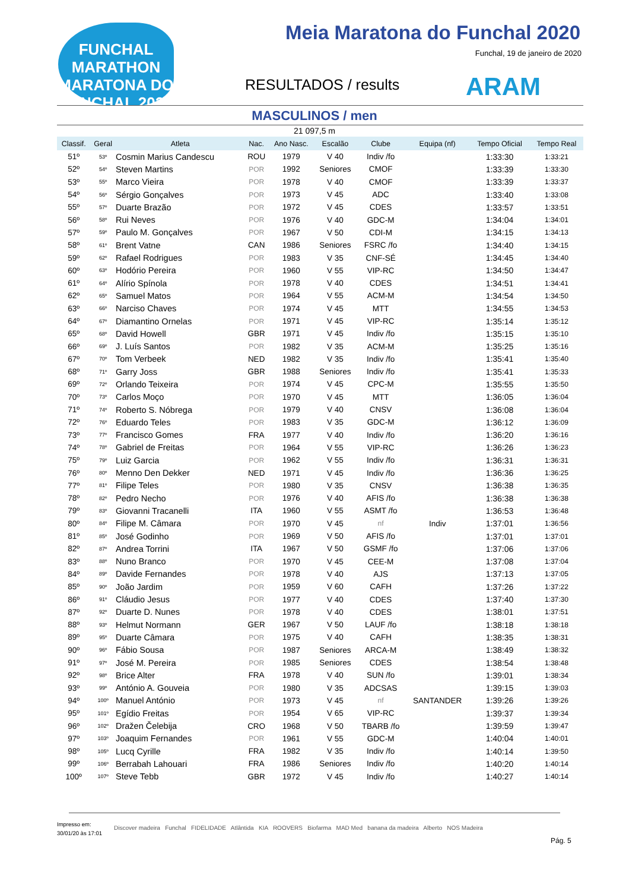FUNCHAL MARATHON
MARATONA DO
FUNCHAL 2020
Meia Maratona do Funchal 2020
Funchal, 19 de janeiro de 2020
RESULTADOS / results ARAM
MASCULINOS / men
21 097,5 m
| Classif. | Geral | Atleta | Nac. | Ano Nasc. | Escalão | Clube | Equipa (nf) | Tempo Oficial | Tempo Real |
| --- | --- | --- | --- | --- | --- | --- | --- | --- | --- |
| 51º | 53º | Cosmin Marius Candescu | ROU | 1979 | V 40 | Indiv /fo | | 1:33:30 | 1:33:21 |
| 52º | 54º | Steven Martins | POR | 1992 | Seniores | CMOF | | 1:33:39 | 1:33:30 |
| 53º | 55º | Marco Vieira | POR | 1978 | V 40 | CMOF | | 1:33:39 | 1:33:37 |
| 54º | 56º | Sérgio Gonçalves | POR | 1973 | V 45 | ADC | | 1:33:40 | 1:33:08 |
| 55º | 57º | Duarte Brazão | POR | 1972 | V 45 | CDES | | 1:33:57 | 1:33:51 |
| 56º | 58º | Rui Neves | POR | 1976 | V 40 | GDC-M | | 1:34:04 | 1:34:01 |
| 57º | 59º | Paulo M. Gonçalves | POR | 1967 | V 50 | CDI-M | | 1:34:15 | 1:34:13 |
| 58º | 61º | Brent Vatne | CAN | 1986 | Seniores | FSRC /fo | | 1:34:40 | 1:34:15 |
| 59º | 62º | Rafael Rodrigues | POR | 1983 | V 35 | CNF-SÉ | | 1:34:45 | 1:34:40 |
| 60º | 63º | Hodório Pereira | POR | 1960 | V 55 | VIP-RC | | 1:34:50 | 1:34:47 |
| 61º | 64º | Alírio Spínola | POR | 1978 | V 40 | CDES | | 1:34:51 | 1:34:41 |
| 62º | 65º | Samuel Matos | POR | 1964 | V 55 | ACM-M | | 1:34:54 | 1:34:50 |
| 63º | 66º | Narciso Chaves | POR | 1974 | V 45 | MTT | | 1:34:55 | 1:34:53 |
| 64º | 67º | Diamantino Ornelas | POR | 1971 | V 45 | VIP-RC | | 1:35:14 | 1:35:12 |
| 65º | 68º | David Howell | GBR | 1971 | V 45 | Indiv /fo | | 1:35:15 | 1:35:10 |
| 66º | 69º | J. Luís Santos | POR | 1982 | V 35 | ACM-M | | 1:35:25 | 1:35:16 |
| 67º | 70º | Tom Verbeek | NED | 1982 | V 35 | Indiv /fo | | 1:35:41 | 1:35:40 |
| 68º | 71º | Garry Joss | GBR | 1988 | Seniores | Indiv /fo | | 1:35:41 | 1:35:33 |
| 69º | 72º | Orlando Teixeira | POR | 1974 | V 45 | CPC-M | | 1:35:55 | 1:35:50 |
| 70º | 73º | Carlos Moço | POR | 1970 | V 45 | MTT | | 1:36:05 | 1:36:04 |
| 71º | 74º | Roberto S. Nóbrega | POR | 1979 | V 40 | CNSV | | 1:36:08 | 1:36:04 |
| 72º | 76º | Eduardo Teles | POR | 1983 | V 35 | GDC-M | | 1:36:12 | 1:36:09 |
| 73º | 77º | Francisco Gomes | FRA | 1977 | V 40 | Indiv /fo | | 1:36:20 | 1:36:16 |
| 74º | 78º | Gabriel de Freitas | POR | 1964 | V 55 | VIP-RC | | 1:36:26 | 1:36:23 |
| 75º | 79º | Luiz Garcia | POR | 1962 | V 55 | Indiv /fo | | 1:36:31 | 1:36:31 |
| 76º | 80º | Menno Den Dekker | NED | 1971 | V 45 | Indiv /fo | | 1:36:36 | 1:36:25 |
| 77º | 81º | Filipe Teles | POR | 1980 | V 35 | CNSV | | 1:36:38 | 1:36:35 |
| 78º | 82º | Pedro Necho | POR | 1976 | V 40 | AFIS /fo | | 1:36:38 | 1:36:38 |
| 79º | 83º | Giovanni Tracanelli | ITA | 1960 | V 55 | ASMT /fo | | 1:36:53 | 1:36:48 |
| 80º | 84º | Filipe M. Câmara | POR | 1970 | V 45 | nf | Indiv | 1:37:01 | 1:36:56 |
| 81º | 85º | José Godinho | POR | 1969 | V 50 | AFIS /fo | | 1:37:01 | 1:37:01 |
| 82º | 87º | Andrea Torrini | ITA | 1967 | V 50 | GSMF /fo | | 1:37:06 | 1:37:06 |
| 83º | 88º | Nuno Branco | POR | 1970 | V 45 | CEE-M | | 1:37:08 | 1:37:04 |
| 84º | 89º | Davide Fernandes | POR | 1978 | V 40 | AJS | | 1:37:13 | 1:37:05 |
| 85º | 90º | João Jardim | POR | 1959 | V 60 | CAFH | | 1:37:26 | 1:37:22 |
| 86º | 91º | Cláudio Jesus | POR | 1977 | V 40 | CDES | | 1:37:40 | 1:37:30 |
| 87º | 92º | Duarte D. Nunes | POR | 1978 | V 40 | CDES | | 1:38:01 | 1:37:51 |
| 88º | 93º | Helmut Normann | GER | 1967 | V 50 | LAUF /fo | | 1:38:18 | 1:38:18 |
| 89º | 95º | Duarte Câmara | POR | 1975 | V 40 | CAFH | | 1:38:35 | 1:38:31 |
| 90º | 96º | Fábio Sousa | POR | 1987 | Seniores | ARCA-M | | 1:38:49 | 1:38:32 |
| 91º | 97º | José M. Pereira | POR | 1985 | Seniores | CDES | | 1:38:54 | 1:38:48 |
| 92º | 98º | Brice Alter | FRA | 1978 | V 40 | SUN /fo | | 1:39:01 | 1:38:34 |
| 93º | 99º | António A. Gouveia | POR | 1980 | V 35 | ADCSAS | | 1:39:15 | 1:39:03 |
| 94º | 100º | Manuel António | POR | 1973 | V 45 | nf | SANTANDER | 1:39:26 | 1:39:26 |
| 95º | 101º | Egídio Freitas | POR | 1954 | V 65 | VIP-RC | | 1:39:37 | 1:39:34 |
| 96º | 102º | Dražen Čelebija | CRO | 1968 | V 50 | TBARB /fo | | 1:39:59 | 1:39:47 |
| 97º | 103º | Joaquim Fernandes | POR | 1961 | V 55 | GDC-M | | 1:40:04 | 1:40:01 |
| 98º | 105º | Lucq Cyrille | FRA | 1982 | V 35 | Indiv /fo | | 1:40:14 | 1:39:50 |
| 99º | 106º | Berrabah Lahouari | FRA | 1986 | Seniores | Indiv /fo | | 1:40:20 | 1:40:14 |
| 100º | 107º | Steve Tebb | GBR | 1972 | V 45 | Indiv /fo | | 1:40:27 | 1:40:14 |
Impresso em:
30/01/20 às 17:01
Discover madeira Funchal FIDELIDADE Atlântida KIA ROOVERS Biofarma MAD Med banana da madeira Alberto NOS Madeira
Pág. 5